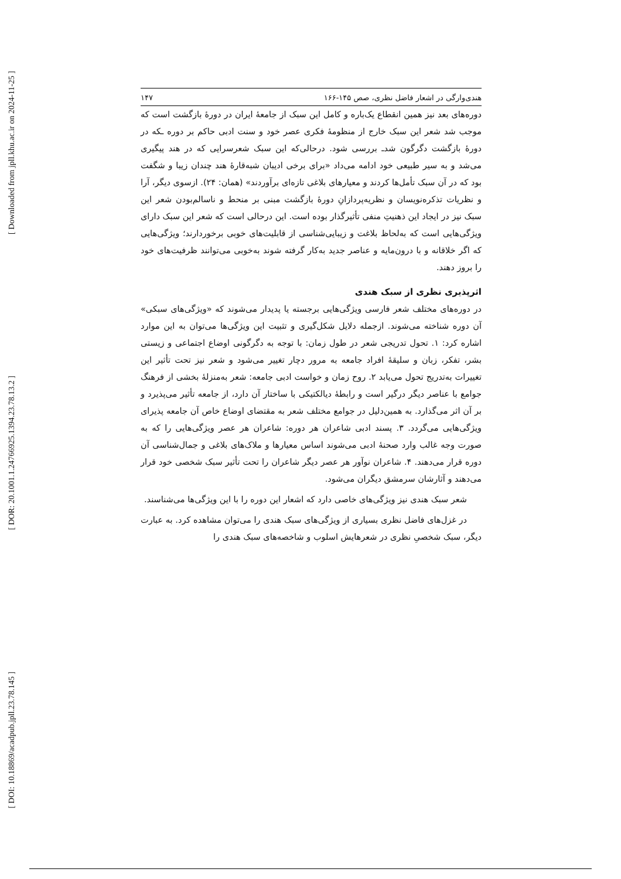[ Downloaded from jpll.khu.ac.ir on 2024-11-25 ]
[ DOR: 20.1001.1.24766925.1394.23.78.13.2 ]
[ DOI: 10.18869/acadpub.jpll.23.78.145 ]
هندی‌وارگی در اشعار فاضل نظری، صص ۱۴۵-۱۶۶ ۱۴۷
دوره‌های بعد نیز همین انقطاع یک‌باره و کامل این سبک از جامعهٔ ایران در دورهٔ بازگشت است که موجب شد شعر این سبک خارج از منظومهٔ فکری عصر خود و سنت ادبی حاکم بر دوره ـکه در دورهٔ بازگشت دگرگون شدـ بررسی شود. درحالی‌که این سبک شعرسرایی که در هند پیگیری می‌شد و به سیر طبیعی خود ادامه می‌داد «برای برخی ادیبان شبه‌قارهٔ هند چندان زیبا و شگفت بود که در آن سبک تأمل‌ها کردند و معیارهای بلاغی تازه‌ای برآوردند» (همان: ۲۴). ازسوی دیگر، آرا و نظریات تذکره‌نویسان و نظریه‌پردازانِ دورهٔ بازگشت مبنی بر منحط و ناسالم‌بودن شعر این سبک نیز در ایجاد این ذهنیتِ منفی تأثیرگذار بوده است. این درحالی است که شعر این سبک دارای ویژگی‌هایی است که به‌لحاظ بلاغت و زیبایی‌شناسی از قابلیت‌های خوبی برخوردارند؛ ویژگی‌هایی که اگر خلاقانه و با درون‌مایه و عناصر جدید به‌کار گرفته شوند به‌خوبی می‌توانند ظرفیت‌های خود را بروز دهند.
اثرپذیری نظری از سبک هندی
در دوره‌های مختلف شعر فارسی ویژگی‌هایی برجسته یا پدیدار می‌شوند که «ویژگی‌های سبکی» آن دوره شناخته می‌شوند. ازجمله دلایل شکل‌گیری و تثبیت این ویژگی‌ها می‌توان به این موارد اشاره کرد: ۱. تحول تدریجی شعر در طول زمان: با توجه به دگرگونی اوضاع اجتماعی و زیستی بشر، تفکر، زبان و سلیقهٔ افراد جامعه به مرور دچار تغییر می‌شود و شعر نیز تحت تأثیر این تغییرات به‌تدریج تحول می‌یابد ۲. روح زمان و خواست ادبی جامعه: شعر به‌منزلهٔ بخشی از فرهنگ جوامع با عناصر دیگر درگیر است و رابطهٔ دیالکتیکی با ساختار آن دارد، از جامعه تأثیر می‌پذیرد و بر آن اثر می‌گذارد. به همین‌دلیل در جوامع مختلف شعر به مقتضای اوضاع خاص آن جامعه پذیرای ویژگی‌هایی می‌گردد. ۳. پسند ادبی شاعران هر دوره: شاعران هر عصر ویژگی‌هایی را که به صورت وجه غالب وارد صحنهٔ ادبی می‌شوند اساس معیارها و ملاک‌های بلاغی و جمال‌شناسی آن دوره قرار می‌دهند. ۴. شاعران نوآور هر عصر دیگر شاعران را تحت تأثیر سبک شخصی خود قرار می‌دهند و آثارشان سرمشق دیگران می‌شود.
شعر سبک هندی نیز ویژگی‌های خاصی دارد که اشعار این دوره را با این ویژگی‌ها می‌شناسند.
در غزل‌های فاضل نظری بسیاری از ویژگی‌های سبک هندی را می‌توان مشاهده کرد. به عبارت دیگر، سبک شخصیِ نظری در شعرهایش اسلوب و شاخصه‌های سبک هندی را